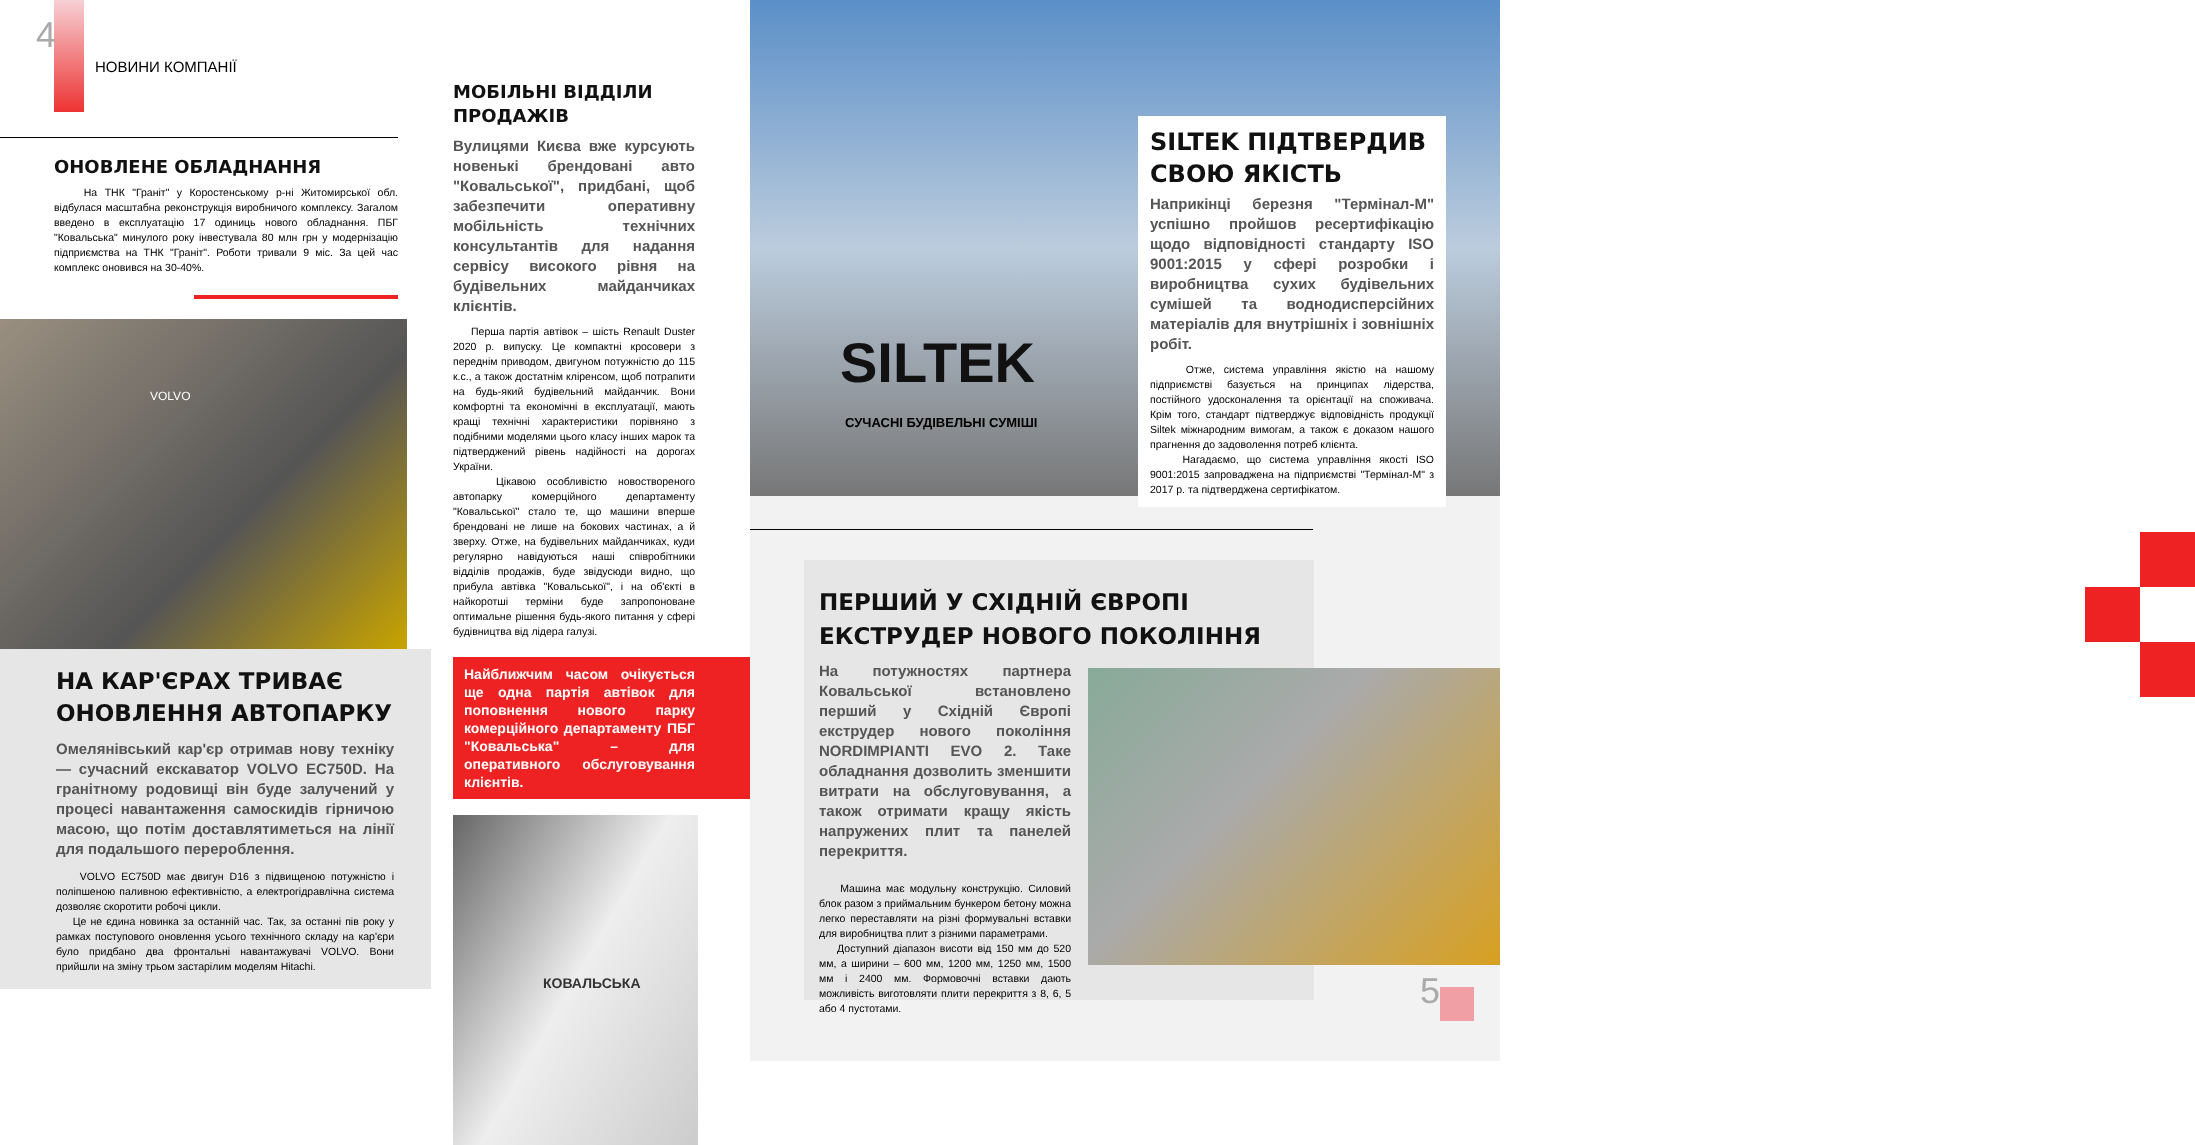4
НОВИНИ КОМПАНІЇ
ОНОВЛЕНЕ ОБЛАДНАННЯ
На ТНК "Граніт" у Коростенському р-ні Житомирської обл. відбулася масштабна реконструкція виробничого комплексу. Загалом введено в експлуатацію 17 одиниць нового обладнання. ПБГ "Ковальська" минулого року інвестувала 80 млн грн у модернізацію підприємства на ТНК "Граніт". Роботи тривали 9 міс. За цей час комплекс оновився на 30-40%.
VOLVO
НА КАР'ЄРАХ ТРИВАЄ ОНОВЛЕННЯ АВТОПАРКУ
Омелянівський кар'єр отримав нову техніку — сучасний екскаватор VOLVO EC750D. На гранітному родовищі він буде залучений у процесі навантаження самоскидів гірничою масою, що потім доставлятиметься на лінії для подальшого перероблення.
VOLVO EC750D має двигун D16 з підвищеною потужністю і поліпшеною паливною ефективністю, а електрогідравлічна система дозволяє скоротити робочі цикли.
Це не єдина новинка за останній час. Так, за останні пів року у рамках поступового оновлення усього технічного складу на кар'єри було придбано два фронтальні навантажувачі VOLVO. Вони прийшли на зміну трьом застарілим моделям Hitachi.
МОБІЛЬНІ ВІДДІЛИ ПРОДАЖІВ
Вулицями Києва вже курсують новенькі брендовані авто "Ковальської", придбані, щоб забезпечити оперативну мобільність технічних консультантів для надання сервісу високого рівня на будівельних майданчиках клієнтів.
Перша партія автівок – шість Renault Duster 2020 р. випуску. Це компактні кросовери з переднім приводом, двигуном потужністю до 115 к.с., а також достатнім кліренсом, щоб потрапити на будь-який будівельний майданчик. Вони комфортні та економічні в експлуатації, мають кращі технічні характеристики порівняно з подібними моделями цього класу інших марок та підтверджений рівень надійності на дорогах України.
Цікавою особливістю новоствореного автопарку комерційного департаменту "Ковальської" стало те, що машини вперше брендовані не лише на бокових частинах, а й зверху. Отже, на будівельних майданчиках, куди регулярно навідуються наші співробітники відділів продажів, буде звідусюди видно, що прибула автівка "Ковальської", і на об'єкті в найкоротші терміни буде запропоноване оптимальне рішення будь-якого питання у сфері будівництва від лідера галузі.
Найближчим часом очікується ще одна партія автівок для поповнення нового парку комерційного департаменту ПБГ "Ковальська" – для оперативного обслуговування клієнтів.
КОВАЛЬСЬКА
SILTEK
СУЧАСНІ БУДІВЕЛЬНІ СУМІШІ
SILTEK ПІДТВЕРДИВ СВОЮ ЯКІСТЬ
Наприкінці березня "Термінал-М" успішно пройшов ресертифікацію щодо відповідності стандарту ISO 9001:2015 у сфері розробки і виробництва сухих будівельних сумішей та воднодисперсійних матеріалів для внутрішніх і зовнішніх робіт.
Отже, система управління якістю на нашому підприємстві базується на принципах лідерства, постійного удосконалення та орієнтації на споживача. Крім того, стандарт підтверджує відповідність продукції Siltek міжнародним вимогам, а також є доказом нашого прагнення до задоволення потреб клієнта.
Нагадаємо, що система управління якості ISO 9001:2015 запроваджена на підприємстві "Термінал-М" з 2017 р. та підтверджена сертифікатом.
ПЕРШИЙ У СХІДНІЙ ЄВРОПІ ЕКСТРУДЕР НОВОГО ПОКОЛІННЯ
На потужностях партнера Ковальської встановлено перший у Східній Європі екструдер нового покоління NORDIMPIANTI EVO 2. Таке обладнання дозволить зменшити витрати на обслуговування, а також отримати кращу якість напружених плит та панелей перекриття.
Машина має модульну конструкцію. Силовий блок разом з приймальним бункером бетону можна легко переставляти на різні формувальні вставки для виробництва плит з різними параметрами.
Доступний діапазон висоти від 150 мм до 520 мм, а ширини – 600 мм, 1200 мм, 1250 мм, 1500 мм і 2400 мм. Формовочні вставки дають можливість виготовляти плити перекриття з 8, 6, 5 або 4 пустотами.
5